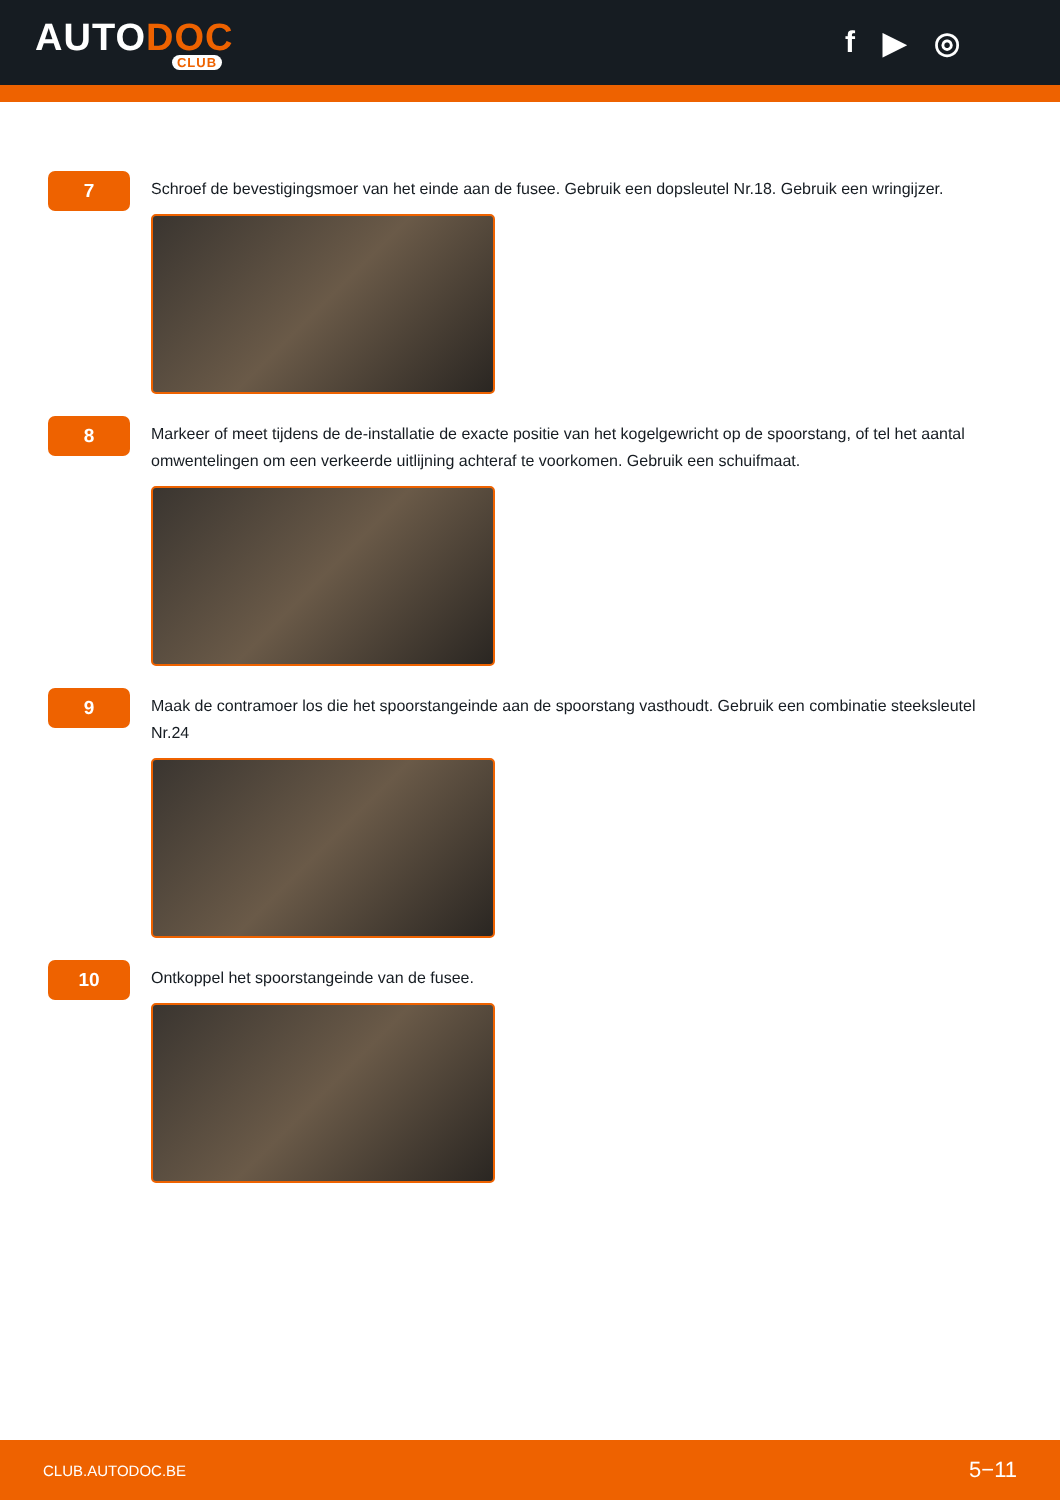AUTODOC
CLUB
f ▶ ◎
7
Schroef de bevestigingsmoer van het einde aan de fusee. Gebruik een dopsleutel Nr.18. Gebruik een wringijzer.
8
Markeer of meet tijdens de de-installatie de exacte positie van het kogelgewricht op de spoorstang, of tel het aantal omwentelingen om een verkeerde uitlijning achteraf te voorkomen. Gebruik een schuifmaat.
9
Maak de contramoer los die het spoorstangeinde aan de spoorstang vasthoudt. Gebruik een combinatie steeksleutel Nr.24
10
Ontkoppel het spoorstangeinde van de fusee.
CLUB.AUTODOC.BE 5−11